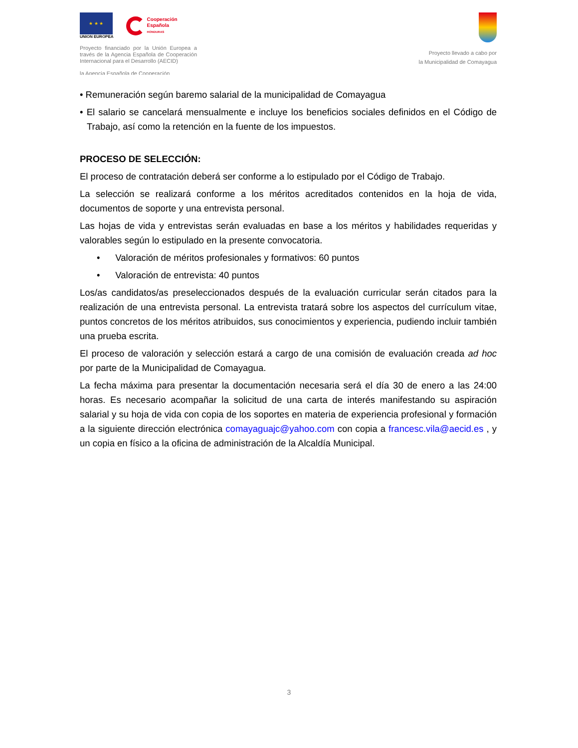★ ★ ★
UNION EUROPEA
Cooperación
Española
HONDURAS
Proyecto financiado por la Unión Europea a través de la Agencia Española de Cooperación Internacional para el Desarrollo (AECID)
la Agencia Española de Cooperación
Proyecto llevado a cabo por
la Municipalidad de Comayagua
• Remuneración según baremo salarial de la municipalidad de Comayagua
• El salario se cancelará mensualmente e incluye los beneficios sociales definidos en el Código de Trabajo, así como la retención en la fuente de los impuestos.
PROCESO DE SELECCIÓN:
El proceso de contratación deberá ser conforme a lo estipulado por el Código de Trabajo.
La selección se realizará conforme a los méritos acreditados contenidos en la hoja de vida, documentos de soporte y una entrevista personal.
Las hojas de vida y entrevistas serán evaluadas en base a los méritos y habilidades requeridas y valorables según lo estipulado en la presente convocatoria.
• Valoración de méritos profesionales y formativos: 60 puntos
• Valoración de entrevista: 40 puntos
Los/as candidatos/as preseleccionados después de la evaluación curricular serán citados para la realización de una entrevista personal. La entrevista tratará sobre los aspectos del currículum vitae, puntos concretos de los méritos atribuidos, sus conocimientos y experiencia, pudiendo incluir también una prueba escrita.
El proceso de valoración y selección estará a cargo de una comisión de evaluación creada ad hoc por parte de la Municipalidad de Comayagua.
La fecha máxima para presentar la documentación necesaria será el día 30 de enero a las 24:00 horas. Es necesario acompañar la solicitud de una carta de interés manifestando su aspiración salarial y su hoja de vida con copia de los soportes en materia de experiencia profesional y formación a la siguiente dirección electrónica comayaguajc@yahoo.com con copia a francesc.vila@aecid.es , y un copia en físico a la oficina de administración de la Alcaldía Municipal.
3